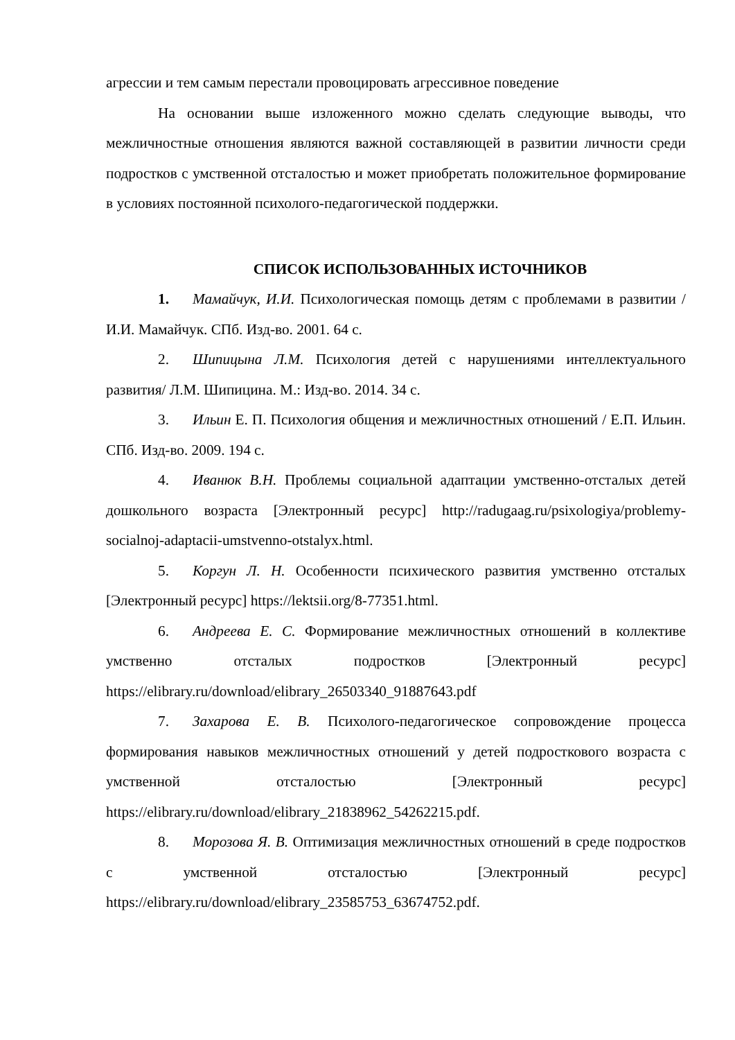агрессии и тем самым перестали провоцировать агрессивное поведение
На основании выше изложенного можно сделать следующие выводы, что межличностные отношения являются важной составляющей в развитии личности среди подростков с умственной отсталостью и может приобретать положительное формирование в условиях постоянной психолого-педагогической поддержки.
СПИСОК ИСПОЛЬЗОВАННЫХ ИСТОЧНИКОВ
1. Мамайчук, И.И. Психологическая помощь детям с проблемами в развитии / И.И. Мамайчук. СПб. Изд-во. 2001. 64 с.
2. Шипицына Л.М. Психология детей с нарушениями интеллектуального развития/ Л.М. Шипицина. М.: Изд-во. 2014. 34 с.
3. Ильин Е. П. Психология общения и межличностных отношений / Е.П. Ильин. СПб. Изд-во. 2009. 194 с.
4. Иванюк В.Н. Проблемы социальной адаптации умственно-отсталых детей дошкольного возраста [Электронный ресурс] http://radugaag.ru/psixologiya/problemy-socialnoj-adaptacii-umstvenno-otstalyx.html.
5. Коргун Л. Н. Особенности психического развития умственно отсталых [Электронный ресурс] https://lektsii.org/8-77351.html.
6. Андреева Е. С. Формирование межличностных отношений в коллективе умственно отсталых подростков [Электронный ресурс] https://elibrary.ru/download/elibrary_26503340_91887643.pdf
7. Захарова Е. В. Психолого-педагогическое сопровождение процесса формирования навыков межличностных отношений у детей подросткового возраста с умственной отсталостью [Электронный ресурс] https://elibrary.ru/download/elibrary_21838962_54262215.pdf.
8. Морозова Я. В. Оптимизация межличностных отношений в среде подростков с умственной отсталостью [Электронный ресурс] https://elibrary.ru/download/elibrary_23585753_63674752.pdf.